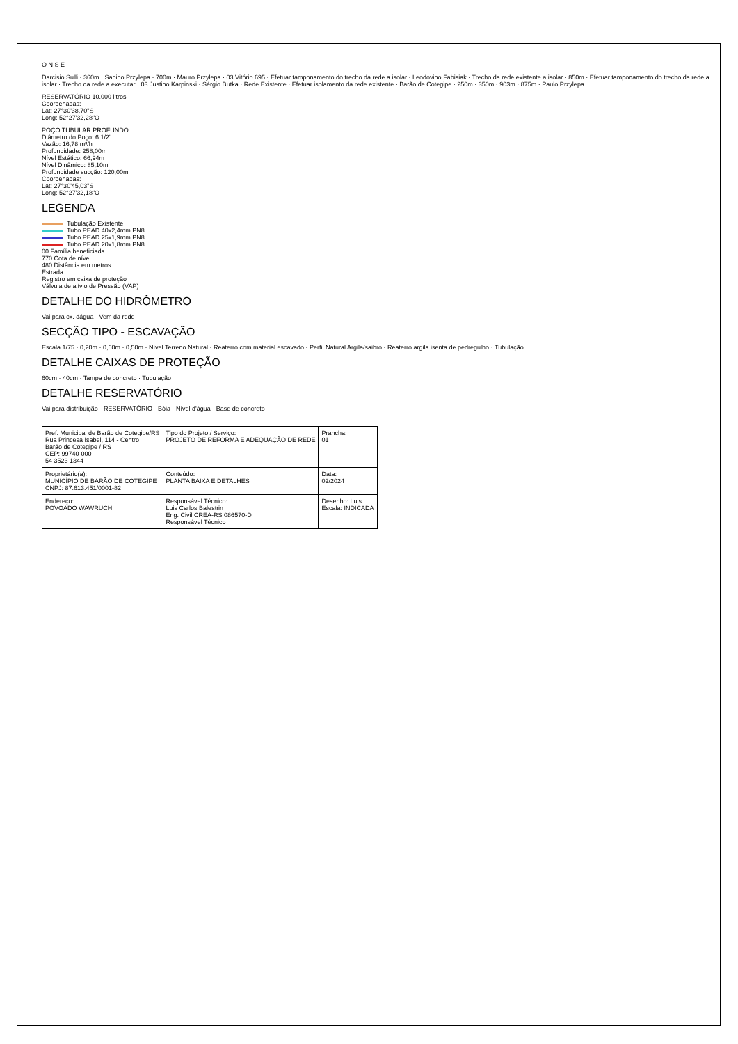O N S E
Darcisio Sulli · 360m · Sabino Przylepa · 700m · Mauro Przylepa · 03 Vitório 695 · Efetuar tamponamento do trecho da rede a isolar · Leodovino Fabisiak · Trecho da rede existente a isolar · 850m · Efetuar tamponamento do trecho da rede a isolar · Trecho da rede a executar · 03 Justino Karpinski · Sérgio Butka · Rede Existente · Efetuar isolamento da rede existente · Barão de Cotegipe · 250m · 350m · 903m · 875m · Paulo Przylepa
RESERVATÓRIO 10.000 litros
Coordenadas:
Lat: 27°30'38,70"S
Long: 52°27'32,28"O
POÇO TUBULAR PROFUNDO
Diâmetro do Poço: 6 1/2"
Vazão: 16,78 m³/h
Profundidade: 258,00m
Nível Estático: 66,94m
Nível Dinâmico: 85,10m
Profundidade sucção: 120,00m
Coordenadas:
Lat: 27°30'45,03"S
Long: 52°27'32,18"O
LEGENDA
Tubulação Existente
Tubo PEAD 40x2,4mm PN8
Tubo PEAD 25x1,9mm PN8
Tubo PEAD 20x1,8mm PN8
00 Família beneficiada
770 Cota de nível
480 Distância em metros
Estrada
Registro em caixa de proteção
Válvula de alívio de Pressão (VAP)
DETALHE DO HIDRÔMETRO
Vai para cx. dágua · Vem da rede
SECÇÃO TIPO - ESCAVAÇÃO
Escala 1/75 · 0,20m · 0,60m · 0,50m · Nível Terreno Natural · Reaterro com material escavado · Perfil Natural Argila/saibro · Reaterro argila isenta de pedregulho · Tubulação
DETALHE CAIXAS DE PROTEÇÃO
60cm · 40cm · Tampa de concreto · Tubulação
DETALHE RESERVATÓRIO
Vai para distribuição · RESERVATÓRIO · Bóia · Nível d'água · Base de concreto
| Pref. Municipal de Barão de Cotegipe/RS Rua Princesa Isabel, 114 - Centro Barão de Cotegipe / RS CEP: 99740-000 54 3523 1344 | Tipo do Projeto / Serviço: PROJETO DE REFORMA E ADEQUAÇÃO DE REDE | Prancha: 01 |
| Proprietário(a): MUNICÍPIO DE BARÃO DE COTEGIPE CNPJ: 87.613.451/0001-82 | Conteúdo: PLANTA BAIXA E DETALHES | Data: 02/2024 |
| Endereço: POVOADO WAWRUCH | Responsável Técnico: Luis Carlos Balestrin Eng. Civil CREA-RS 086570-D Responsável Técnico | Desenho: Luis Escala: INDICADA |